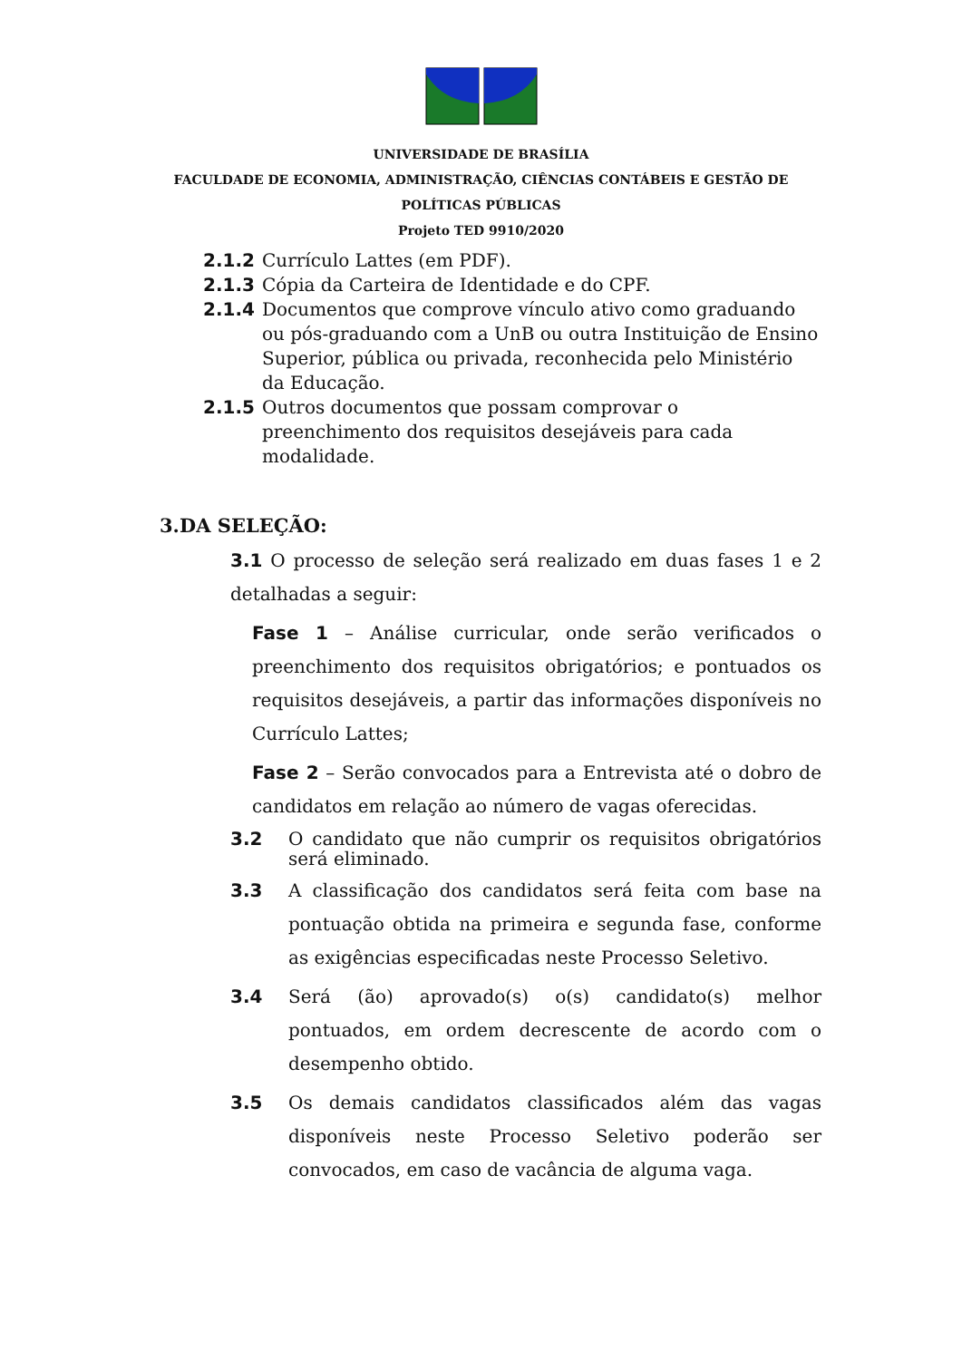UNIVERSIDADE DE BRASÍLIA
FACULDADE DE ECONOMIA, ADMINISTRAÇÃO, CIÊNCIAS CONTÁBEIS E GESTÃO DE
POLÍTICAS PÚBLICAS
Projeto TED 9910/2020
2.1.2 Currículo Lattes (em PDF).
2.1.3 Cópia da Carteira de Identidade e do CPF.
2.1.4 Documentos que comprove vínculo ativo como graduando ou pós-graduando com a UnB ou outra Instituição de Ensino Superior, pública ou privada, reconhecida pelo Ministério da Educação.
2.1.5 Outros documentos que possam comprovar o preenchimento dos requisitos desejáveis para cada modalidade.
3.DA SELEÇÃO:
3.1 O processo de seleção será realizado em duas fases 1 e 2 detalhadas a seguir:
Fase 1 – Análise curricular, onde serão verificados o preenchimento dos requisitos obrigatórios; e pontuados os requisitos desejáveis, a partir das informações disponíveis no Currículo Lattes;
Fase 2 – Serão convocados para a Entrevista até o dobro de candidatos em relação ao número de vagas oferecidas.
3.2 O candidato que não cumprir os requisitos obrigatórios será eliminado.
3.3 A classificação dos candidatos será feita com base na pontuação obtida na primeira e segunda fase, conforme as exigências especificadas neste Processo Seletivo.
3.4 Será (ão) aprovado(s) o(s) candidato(s) melhor pontuados, em ordem decrescente de acordo com o desempenho obtido.
3.5 Os demais candidatos classificados além das vagas disponíveis neste Processo Seletivo poderão ser convocados, em caso de vacância de alguma vaga.